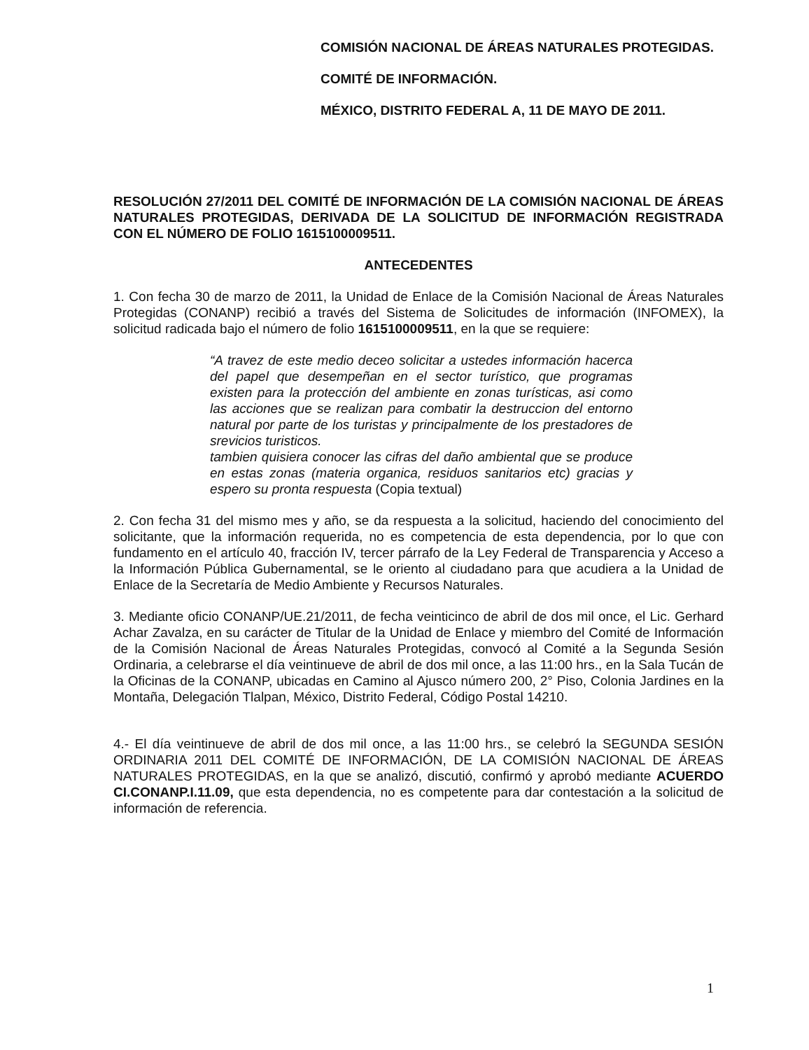COMISIÓN NACIONAL DE ÁREAS NATURALES PROTEGIDAS.
COMITÉ DE INFORMACIÓN.
MÉXICO, DISTRITO FEDERAL A, 11 DE MAYO DE 2011.
RESOLUCIÓN 27/2011 DEL COMITÉ DE INFORMACIÓN DE LA COMISIÓN NACIONAL DE ÁREAS NATURALES PROTEGIDAS, DERIVADA DE LA SOLICITUD DE INFORMACIÓN REGISTRADA CON EL NÚMERO DE FOLIO 1615100009511.
ANTECEDENTES
1. Con fecha 30 de marzo de 2011, la Unidad de Enlace de la Comisión Nacional de Áreas Naturales Protegidas (CONANP) recibió a través del Sistema de Solicitudes de información (INFOMEX), la solicitud radicada bajo el número de folio 1615100009511, en la que se requiere:
“A travez de este medio deceo solicitar a ustedes información hacerca del papel que desempeñan en el sector turístico, que programas existen para la protección del ambiente en zonas turísticas, asi como las acciones que se realizan para combatir la destruccion del entorno natural por parte de los turistas y principalmente de los prestadores de srevicios turisticos.
tambien quisiera conocer las cifras del daño ambiental que se produce en estas zonas (materia organica, residuos sanitarios etc) gracias y espero su pronta respuesta (Copia textual)
2. Con fecha 31 del mismo mes y año, se da respuesta a la solicitud, haciendo del conocimiento del solicitante, que la información requerida, no es competencia de esta dependencia, por lo que con fundamento en el artículo 40, fracción IV, tercer párrafo de la Ley Federal de Transparencia y Acceso a la Información Pública Gubernamental, se le oriento al ciudadano para que acudiera a la Unidad de Enlace de la Secretaría de Medio Ambiente y Recursos Naturales.
3. Mediante oficio CONANP/UE.21/2011, de fecha veinticinco de abril de dos mil once, el Lic. Gerhard Achar Zavalza, en su carácter de Titular de la Unidad de Enlace y miembro del Comité de Información de la Comisión Nacional de Áreas Naturales Protegidas, convocó al Comité a la Segunda Sesión Ordinaria, a celebrarse el día veintinueve de abril de dos mil once, a las 11:00 hrs., en la Sala Tucán de la Oficinas de la CONANP, ubicadas en Camino al Ajusco número 200, 2° Piso, Colonia Jardines en la Montaña, Delegación Tlalpan, México, Distrito Federal, Código Postal 14210.
4.- El día veintinueve de abril de dos mil once, a las 11:00 hrs., se celebró la SEGUNDA SESIÓN ORDINARIA 2011 DEL COMITÉ DE INFORMACIÓN, DE LA COMISIÓN NACIONAL DE ÁREAS NATURALES PROTEGIDAS, en la que se analizó, discutió, confirmó y aprobó mediante ACUERDO CI.CONANP.I.11.09, que esta dependencia, no es competente para dar contestación a la solicitud de información de referencia.
1